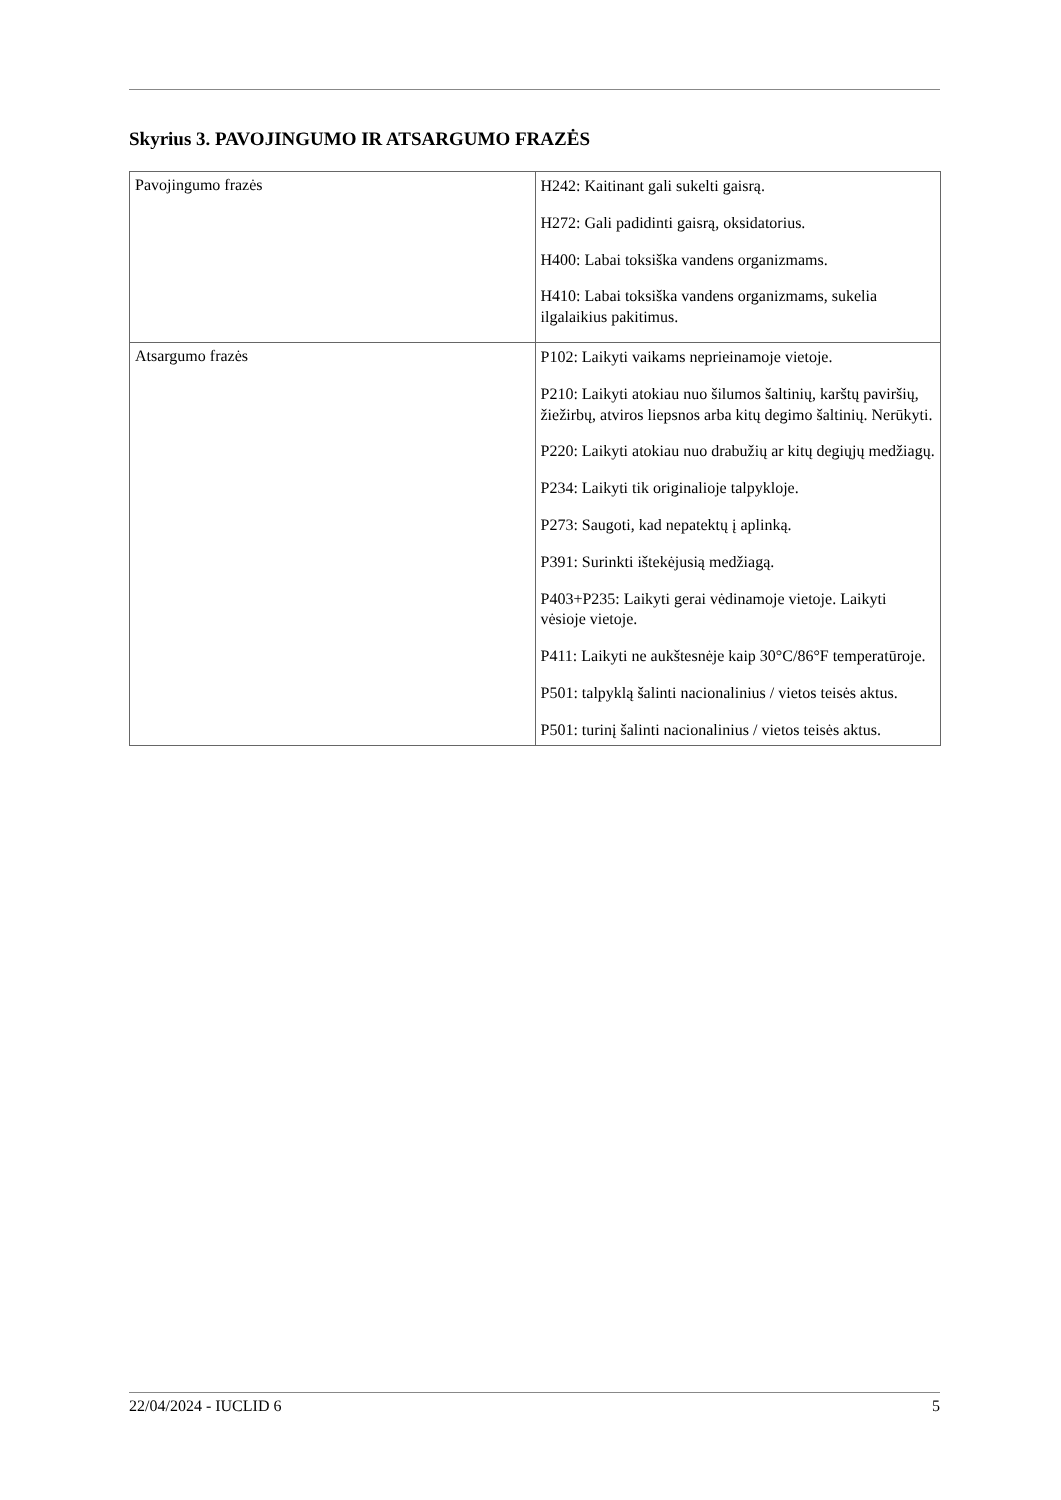Skyrius 3. PAVOJINGUMO IR ATSARGUMO FRAZĖS
| Pavojingumo frazės | H242: Kaitinant gali sukelti gaisrą. H272: Gali padidinti gaisrą, oksidatorius. H400: Labai toksiška vandens organizmams. H410: Labai toksiška vandens organizmams, sukelia ilgalaikius pakitimus. |
| Atsargumo frazės | P102: Laikyti vaikams neprieinamoje vietoje. P210: Laikyti atokiau nuo šilumos šaltinių, karštų paviršių, žiežirbų, atviros liepsnos arba kitų degimo šaltinių. Nerūkyti. P220: Laikyti atokiau nuo drabužių ar kitų degiųjų medžiagų. P234: Laikyti tik originalioje talpykloje. P273: Saugoti, kad nepatektų į aplinką. P391: Surinkti ištekėjusią medžiagą. P403+P235: Laikyti gerai vėdinamoje vietoje. Laikyti vėsioje vietoje. P411: Laikyti ne aukštesnėje kaip 30°C/86°F temperatūroje. P501: talpyklą šalinti nacionalinius / vietos teisės aktus. P501: turinį šalinti nacionalinius / vietos teisės aktus. |
22/04/2024 - IUCLID 6 5